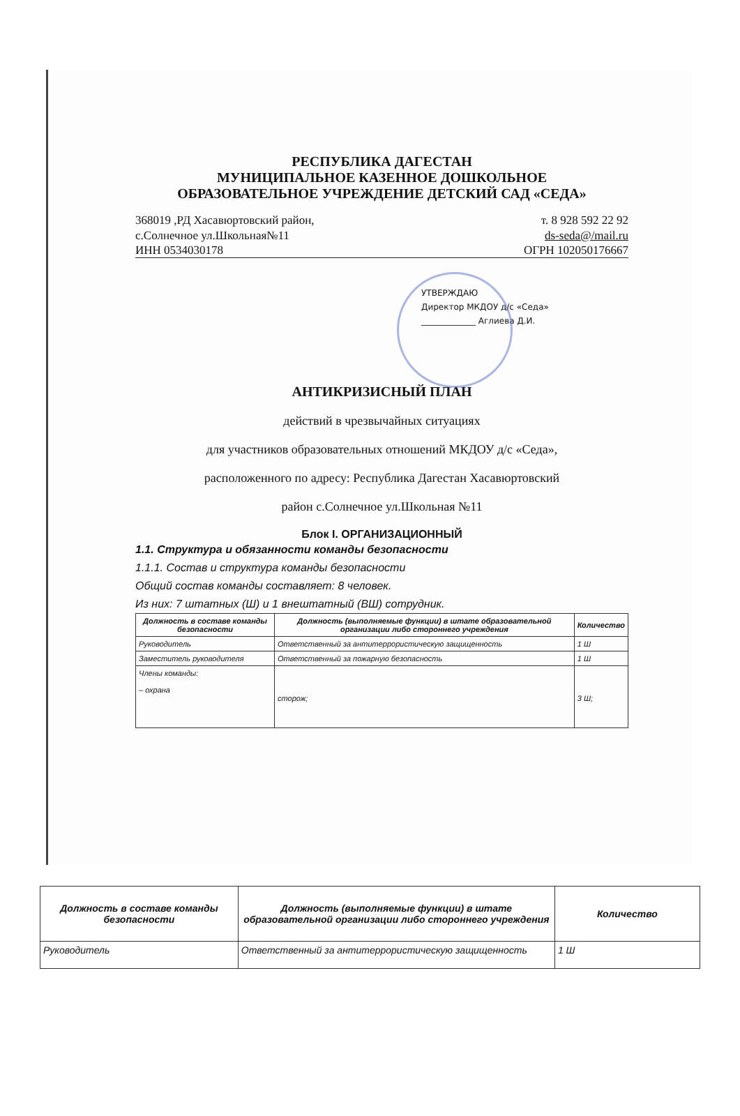РЕСПУБЛИКА ДАГЕСТАН
МУНИЦИПАЛЬНОЕ КАЗЕННОЕ ДОШКОЛЬНОЕ
ОБРАЗОВАТЕЛЬНОЕ УЧРЕЖДЕНИЕ ДЕТСКИЙ САД «СЕДА»
368019 ,РД Хасавюртовский район,
с.Солнечное ул.Школьная№11
т. 8 928 592 22 92
ds-seda@/mail.ru
ИНН 0534030178 ОГРН 102050176667
УТВЕРЖДАЮ
Директор МКДОУ д/с «Седа»
_____________ Аглиева Д.И.
АНТИКРИЗИСНЫЙ ПЛАН
действий в чрезвычайных ситуациях
для участников образовательных отношений МКДОУ д/с «Седа»,
расположенного по адресу: Республика Дагестан Хасавюртовский
район с.Солнечное ул.Школьная №11
Блок I. ОРГАНИЗАЦИОННЫЙ
1.1. Структура и обязанности команды безопасности
1.1.1. Состав и структура команды безопасности
Общий состав команды составляет: 8 человек.
Из них: 7 штатных (Ш) и 1 внештатный (ВШ) сотрудник.
| Должность в составе команды безопасности | Должность (выполняемые функции) в штате образовательной организации либо стороннего учреждения | Количество |
| --- | --- | --- |
| Руководитель | Ответственный за антитеррористическую защищенность | 1 Ш |
| Заместитель руководителя | Ответственный за пожарную безопасность | 1 Ш |
| Члены команды: – охрана | сторож; | 3 Ш; |
| Должность в составе команды безопасности | Должность (выполняемые функции) в штате образовательной организации либо стороннего учреждения | Количество |
| --- | --- | --- |
| Руководитель | Ответственный за антитеррористическую защищенность | 1 Ш |